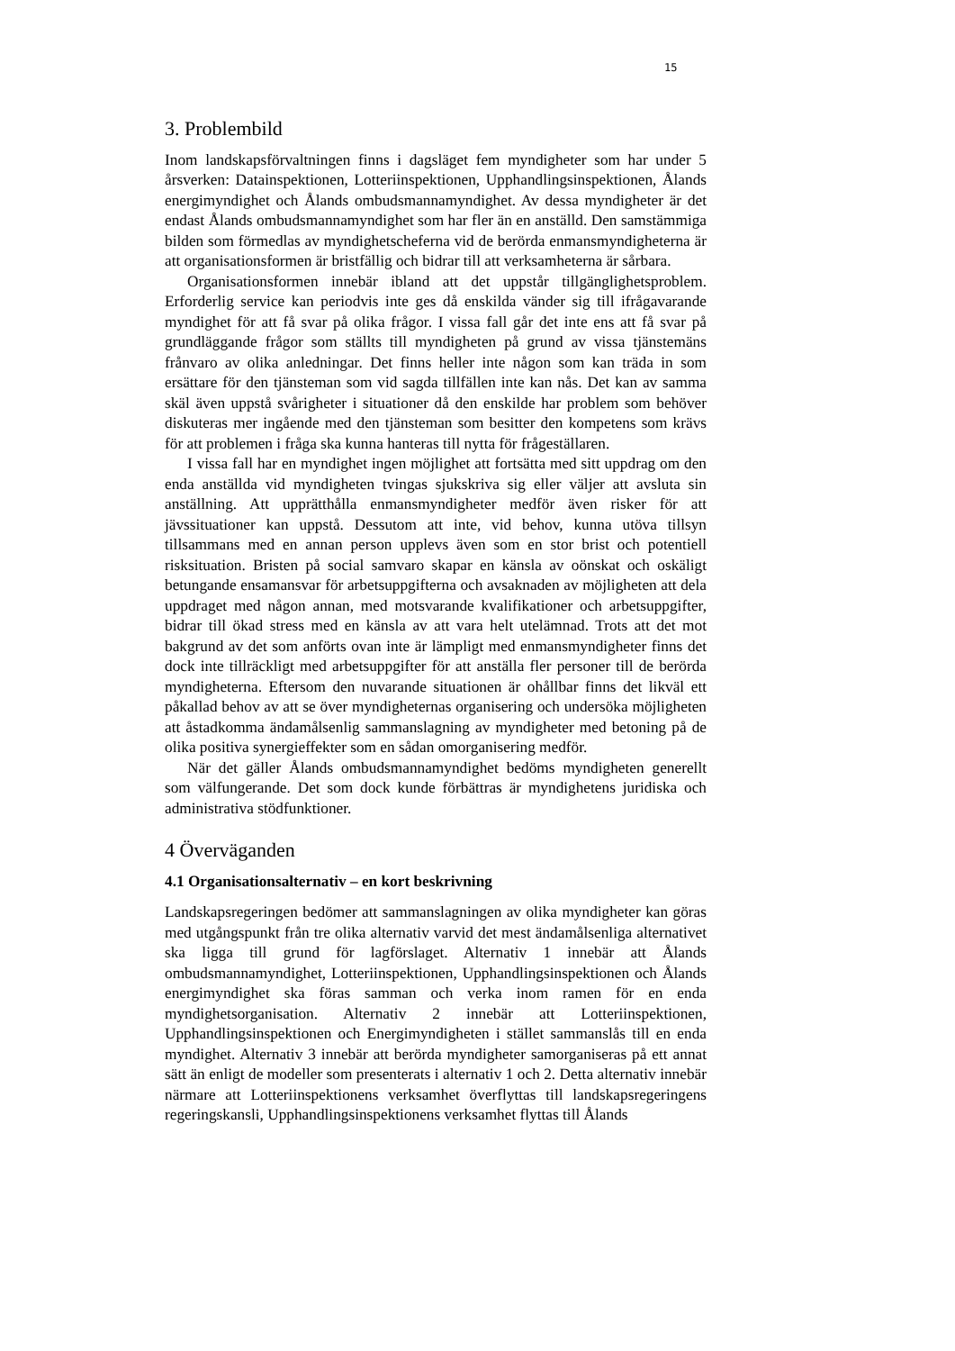15
3. Problembild
Inom landskapsförvaltningen finns i dagsläget fem myndigheter som har under 5 årsverken: Datainspektionen, Lotteriinspektionen, Upphandlingsinspektionen, Ålands energimyndighet och Ålands ombudsmannamyndighet. Av dessa myndigheter är det endast Ålands ombudsmannamyndighet som har fler än en anställd. Den samstämmiga bilden som förmedlas av myndighetscheferna vid de berörda enmansmyndigheterna är att organisationsformen är bristfällig och bidrar till att verksamheterna är sårbara.
Organisationsformen innebär ibland att det uppstår tillgänglighetsproblem. Erforderlig service kan periodvis inte ges då enskilda vänder sig till ifrågavarande myndighet för att få svar på olika frågor. I vissa fall går det inte ens att få svar på grundläggande frågor som ställts till myndigheten på grund av vissa tjänstemäns frånvaro av olika anledningar. Det finns heller inte någon som kan träda in som ersättare för den tjänsteman som vid sagda tillfällen inte kan nås. Det kan av samma skäl även uppstå svårigheter i situationer då den enskilde har problem som behöver diskuteras mer ingående med den tjänsteman som besitter den kompetens som krävs för att problemen i fråga ska kunna hanteras till nytta för frågeställaren.
I vissa fall har en myndighet ingen möjlighet att fortsätta med sitt uppdrag om den enda anställda vid myndigheten tvingas sjukskriva sig eller väljer att avsluta sin anställning. Att upprätthålla enmansmyndigheter medför även risker för att jävssituationer kan uppstå. Dessutom att inte, vid behov, kunna utöva tillsyn tillsammans med en annan person upplevs även som en stor brist och potentiell risksituation. Bristen på social samvaro skapar en känsla av oönskat och oskäligt betungande ensamansvar för arbetsuppgifterna och avsaknaden av möjligheten att dela uppdraget med någon annan, med motsvarande kvalifikationer och arbetsuppgifter, bidrar till ökad stress med en känsla av att vara helt utelämnad. Trots att det mot bakgrund av det som anförts ovan inte är lämpligt med enmansmyndigheter finns det dock inte tillräckligt med arbetsuppgifter för att anställa fler personer till de berörda myndigheterna. Eftersom den nuvarande situationen är ohållbar finns det likväl ett påkallad behov av att se över myndigheternas organisering och undersöka möjligheten att åstadkomma ändamålsenlig sammanslagning av myndigheter med betoning på de olika positiva synergieffekter som en sådan omorganisering medför.
När det gäller Ålands ombudsmannamyndighet bedöms myndigheten generellt som välfungerande. Det som dock kunde förbättras är myndighetens juridiska och administrativa stödfunktioner.
4 Överväganden
4.1 Organisationsalternativ – en kort beskrivning
Landskapsregeringen bedömer att sammanslagningen av olika myndigheter kan göras med utgångspunkt från tre olika alternativ varvid det mest ändamålsenliga alternativet ska ligga till grund för lagförslaget. Alternativ 1 innebär att Ålands ombudsmannamyndighet, Lotteriinspektionen, Upphandlingsinspektionen och Ålands energimyndighet ska föras samman och verka inom ramen för en enda myndighetsorganisation. Alternativ 2 innebär att Lotteriinspektionen, Upphandlingsinspektionen och Energimyndigheten i stället sammanslås till en enda myndighet. Alternativ 3 innebär att berörda myndigheter samorganiseras på ett annat sätt än enligt de modeller som presenterats i alternativ 1 och 2. Detta alternativ innebär närmare att Lotteriinspektionens verksamhet överflyttas till landskapsregeringens regeringskansli, Upphandlingsinspektionens verksamhet flyttas till Ålands